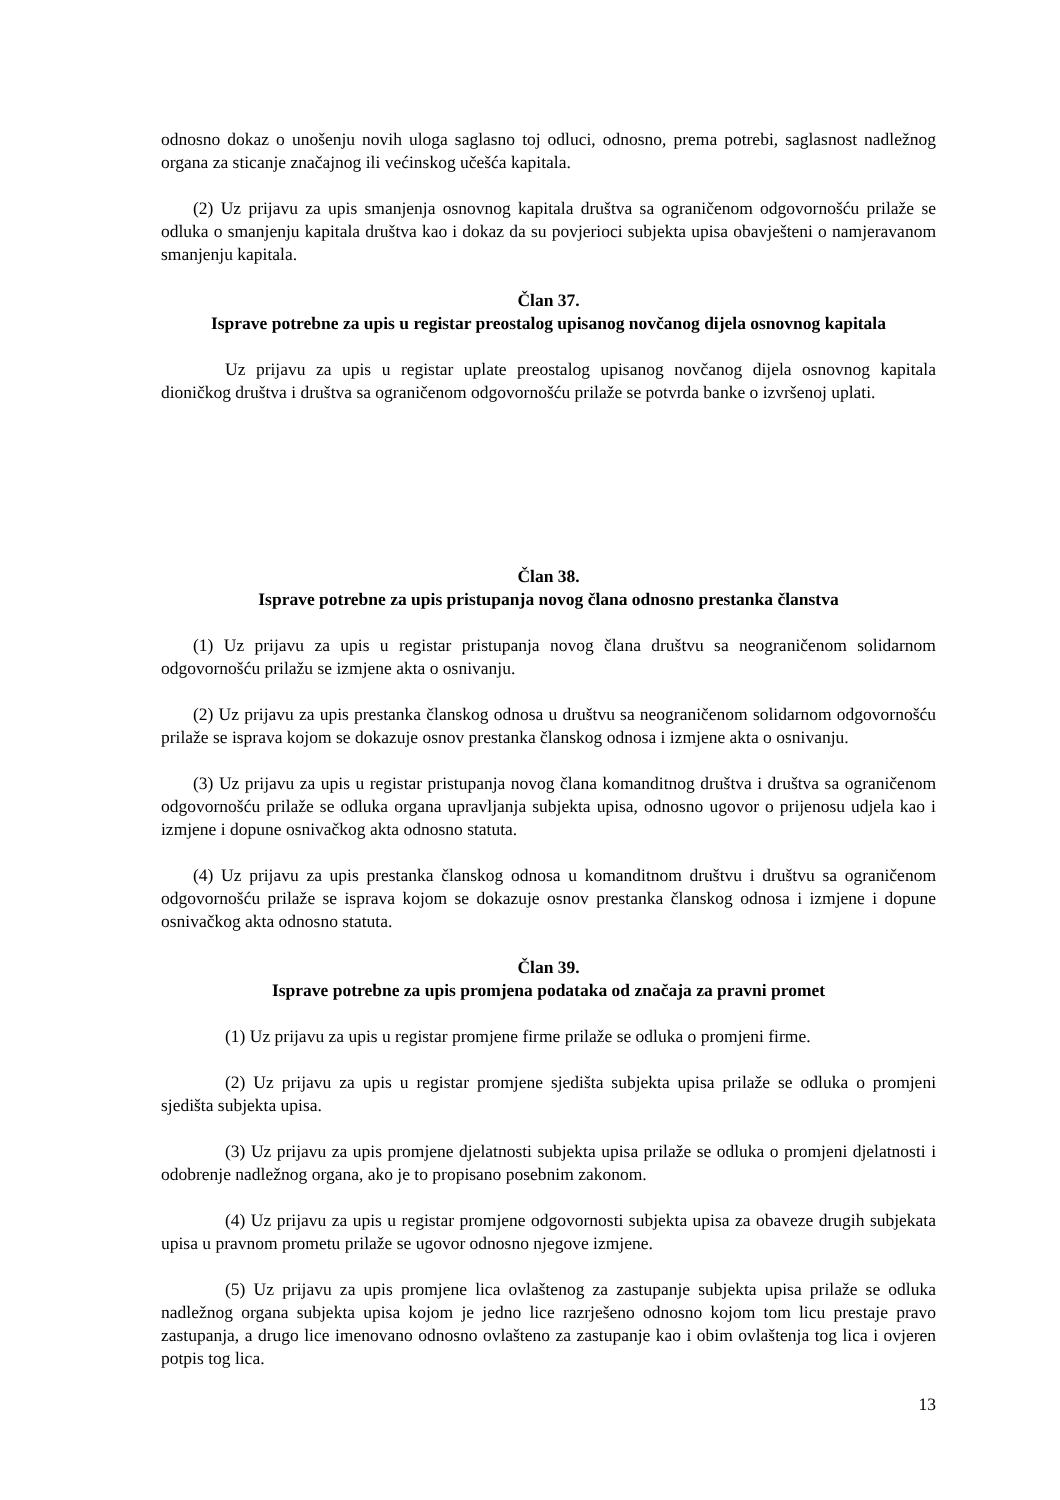odnosno dokaz o unošenju novih uloga saglasno toj odluci, odnosno, prema potrebi, saglasnost nadležnog organa za sticanje značajnog ili većinskog učešća kapitala.
(2) Uz prijavu za upis smanjenja osnovnog kapitala društva sa ograničenom odgovornošću prilaže se odluka o smanjenju kapitala društva kao i dokaz da su povjerioci subjekta upisa obavješteni o namjeravanom smanjenju kapitala.
Član 37.
Isprave potrebne za upis u registar preostalog upisanog novčanog dijela osnovnog kapitala
Uz prijavu za upis u registar uplate preostalog upisanog novčanog dijela osnovnog kapitala dioničkog društva i društva sa ograničenom odgovornošću prilaže se potvrda banke o izvršenoj uplati.
Član 38.
Isprave potrebne za upis pristupanja novog člana odnosno prestanka članstva
(1) Uz prijavu za upis u registar pristupanja novog člana društvu sa neograničenom solidarnom odgovornošću prilažu se izmjene akta o osnivanju.
(2) Uz prijavu za upis prestanka članskog odnosa u društvu sa neograničenom solidarnom odgovornošću prilaže se isprava kojom se dokazuje osnov prestanka članskog odnosa i izmjene akta o osnivanju.
(3) Uz prijavu za upis u registar pristupanja novog člana komanditnog društva i društva sa ograničenom odgovornošću prilaže se odluka organa upravljanja subjekta upisa, odnosno ugovor o prijenosu udjela kao i izmjene i dopune osnivačkog akta odnosno statuta.
(4) Uz prijavu za upis prestanka članskog odnosa u komanditnom društvu i društvu sa ograničenom odgovornošću prilaže se isprava kojom se dokazuje osnov prestanka članskog odnosa i izmjene i dopune osnivačkog akta odnosno statuta.
Član 39.
Isprave potrebne za upis promjena podataka od značaja za pravni promet
(1) Uz prijavu za upis u registar promjene firme prilaže se odluka o promjeni firme.
(2) Uz prijavu za upis u registar promjene sjedišta subjekta upisa prilaže se odluka o promjeni sjedišta subjekta upisa.
(3) Uz prijavu za upis promjene djelatnosti subjekta upisa prilaže se odluka o promjeni djelatnosti i odobrenje nadležnog organa, ako je to propisano posebnim zakonom.
(4) Uz prijavu za upis u registar promjene odgovornosti subjekta upisa za obaveze drugih subjekata upisa u pravnom prometu prilaže se ugovor odnosno njegove izmjene.
(5) Uz prijavu za upis promjene lica ovlaštenog za zastupanje subjekta upisa prilaže se odluka nadležnog organa subjekta upisa kojom je jedno lice razrješeno odnosno kojom tom licu prestaje pravo zastupanja, a drugo lice imenovano odnosno ovlašteno za zastupanje kao i obim ovlaštenja tog lica i ovjeren potpis tog lica.
13